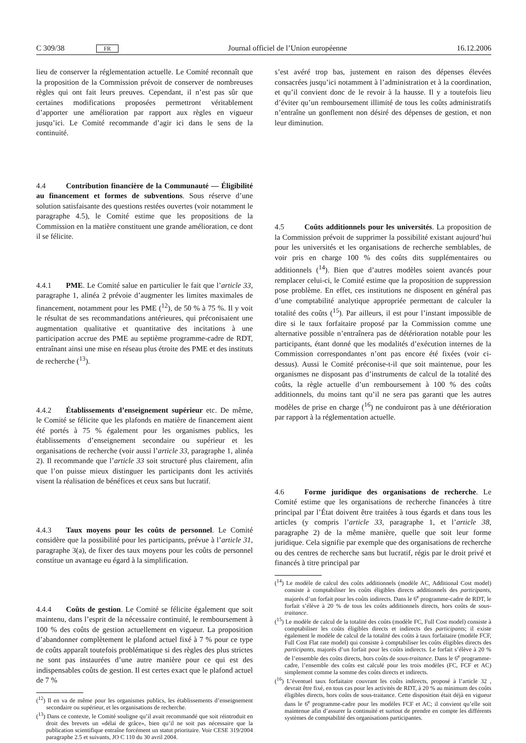C 309/38 FR Journal officiel de l’Union européenne 16.12.2006
lieu de conserver la réglementation actuelle. Le Comité reconnaît que la proposition de la Commission prévoit de conserver de nombreuses règles qui ont fait leurs preuves. Cependant, il n’est pas sûr que certaines modifications proposées permettront véritablement d’apporter une amélioration par rapport aux règles en vigueur jusqu’ici. Le Comité recommande d’agir ici dans le sens de la continuité.
4.4 Contribution financière de la Communauté — Éligibilité au financement et formes de subventions. Sous réserve d’une solution satisfaisante des questions restées ouvertes (voir notamment le paragraphe 4.5), le Comité estime que les propositions de la Commission en la matière constituent une grande amélioration, ce dont il se félicite.
4.4.1 PME. Le Comité salue en particulier le fait que l’article 33, paragraphe 1, alinéa 2 prévoie d’augmenter les limites maximales de financement, notamment pour les PME (<sup>12</sup>), de 50 % à 75 %. Il y voit le résultat de ses recommandations antérieures, qui préconisaient une augmentation qualitative et quantitative des incitations à une participation accrue des PME au septième programme-cadre de RDT, entraînant ainsi une mise en réseau plus étroite des PME et des instituts de recherche (<sup>13</sup>).
4.4.2 Établissements d’enseignement supérieur etc. De même, le Comité se félicite que les plafonds en matière de financement aient été portés à 75 % également pour les organismes publics, les établissements d’enseignement secondaire ou supérieur et les organisations de recherche (voir aussi l’article 33, paragraphe 1, alinéa 2). Il recommande que l’article 33 soit structuré plus clairement, afin que l’on puisse mieux distinguer les participants dont les activités visent la réalisation de bénéfices et ceux sans but lucratif.
4.4.3 Taux moyens pour les coûts de personnel. Le Comité considère que la possibilité pour les participants, prévue à l’article 31, paragraphe 3(a), de fixer des taux moyens pour les coûts de personnel constitue un avantage eu égard à la simplification.
4.4.4 Coûts de gestion. Le Comité se félicite également que soit maintenu, dans l’esprit de la nécessaire continuité, le remboursement à 100 % des coûts de gestion actuellement en vigueur. La proposition d’abandonner complètement le plafond actuel fixé à 7 % pour ce type de coûts apparaît toutefois problématique si des règles des plus strictes ne sont pas instaurées d’une autre manière pour ce qui est des indispensables coûts de gestion. Il est certes exact que le plafond actuel de 7 %
(<sup>12</sup>) Il en va de même pour les organismes publics, les établissements d’enseignement secondaire ou supérieur, et les organisations de recherche.
(<sup>13</sup>) Dans ce contexte, le Comité souligne qu’il avait recommandé que soit réintroduit en droit des brevets un «délai de grâce», bien qu’il ne soit pas nécessaire que la publication scientifique entraîne forcément un statut prioritaire. Voir CESE 319/2004 paragraphe 2.5 et suivants, JO C 110 du 30 avril 2004.
s’est avéré trop bas, justement en raison des dépenses élevées consacrées jusqu’ici notamment à l’administration et à la coordination, et qu’il convient donc de le revoir à la hausse. Il y a toutefois lieu d’éviter qu’un remboursement illimité de tous les coûts administratifs n’entraîne un gonflement non désiré des dépenses de gestion, et non leur diminution.
4.5 Coûts additionnels pour les universités. La proposition de la Commission prévoit de supprimer la possibilité existant aujourd’hui pour les universités et les organisations de recherche semblables, de voir pris en charge 100 % des coûts dits supplémentaires ou additionnels (<sup>14</sup>). Bien que d’autres modèles soient avancés pour remplacer celui-ci, le Comité estime que la proposition de suppression pose problème. En effet, ces institutions ne disposent en général pas d’une comptabilité analytique appropriée permettant de calculer la totalité des coûts (<sup>15</sup>). Par ailleurs, il est pour l’instant impossible de dire si le taux forfaitaire proposé par la Commission comme une alternative possible n’entraînera pas de détérioration notable pour les participants, étant donné que les modalités d’exécution internes de la Commission correspondantes n’ont pas encore été fixées (voir ci-dessus). Aussi le Comité préconise-t-il que soit maintenue, pour les organismes ne disposant pas d’instruments de calcul de la totalité des coûts, la règle actuelle d’un remboursement à 100 % des coûts additionnels, du moins tant qu’il ne sera pas garanti que les autres modèles de prise en charge (<sup>16</sup>) ne conduiront pas à une détérioration par rapport à la réglementation actuelle.
4.6 Forme juridique des organisations de recherche. Le Comité estime que les organisations de recherche financées à titre principal par l’État doivent être traitées à tous égards et dans tous les articles (y compris l’article 33, paragraphe 1, et l’article 38, paragraphe 2) de la même manière, quelle que soit leur forme juridique. Cela signifie par exemple que des organisations de recherche ou des centres de recherche sans but lucratif, régis par le droit privé et financés à titre principal par
(<sup>14</sup>) Le modèle de calcul des coûts additionnels (modèle AC, Additional Cost model) consiste à comptabiliser les coûts éligibles directs additionnels des participants, majorés d’un forfait pour les coûts indirects. Dans le 6<sup>e</sup> programme-cadre de RDT, le forfait s’élève à 20 % de tous les coûts additionnels directs, hors coûts de sous-traitance.
(<sup>15</sup>) Le modèle de calcul de la totalité des coûts (modèle FC, Full Cost model) consiste à comptabiliser les coûts éligibles directs et indirects des participants; il existe également le modèle de calcul de la totalité des coûts à taux forfaitaire (modèle FCF, Full Cost Flat rate model) qui consiste à comptabiliser les coûts éligibles directs des participants, majorés d’un forfait pour les coûts indirects. Le forfait s’élève à 20 % de l’ensemble des coûts directs, hors coûts de sous-traitance. Dans le 6<sup>e</sup> programme-cadre, l’ensemble des coûts est calculé pour les trois modèles (FC, FCF et AC) simplement comme la somme des coûts directs et indirects.
(<sup>16</sup>) L’éventuel taux forfaitaire couvrant les coûts indirects, proposé à l’article 32 , devrait être fixé, en tous cas pour les activités de RDT, à 20 % au minimum des coûts éligibles directs, hors coûts de sous-traitance. Cette disposition était déjà en vigueur dans le 6<sup>e</sup> programme-cadre pour les modèles FCF et AC; il convient qu’elle soit maintenue afin d’assurer la continuité et surtout de prendre en compte les différents systèmes de comptabilité des organisations participantes.